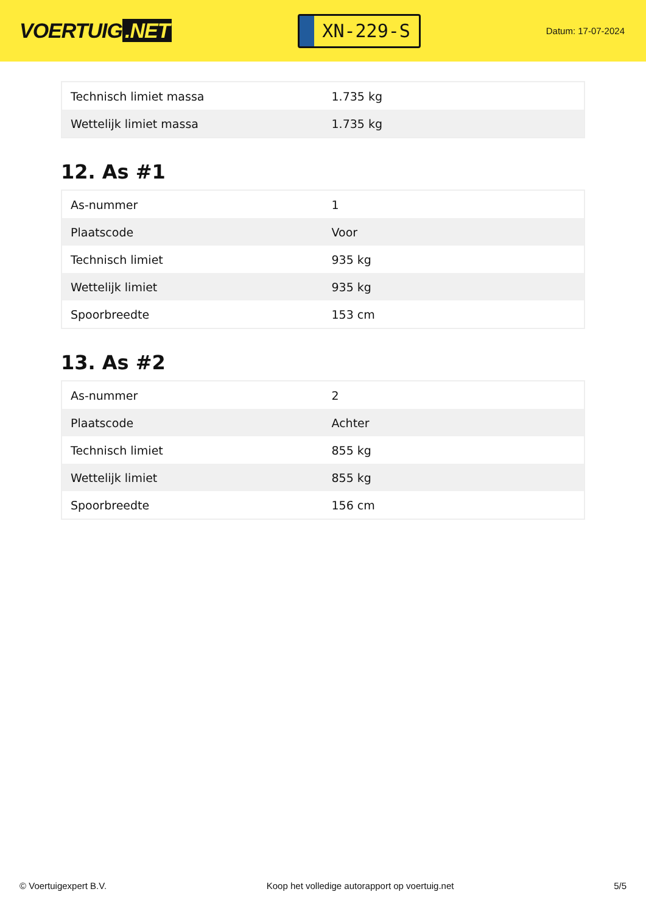VOERTUIG.NET
XN-229-S
Datum: 17-07-2024
| Technisch limiet massa | 1.735 kg |
| Wettelijk limiet massa | 1.735 kg |
12. As #1
| As-nummer | 1 |
| Plaatscode | Voor |
| Technisch limiet | 935 kg |
| Wettelijk limiet | 935 kg |
| Spoorbreedte | 153 cm |
13. As #2
| As-nummer | 2 |
| Plaatscode | Achter |
| Technisch limiet | 855 kg |
| Wettelijk limiet | 855 kg |
| Spoorbreedte | 156 cm |
© Voertuigexpert B.V. Koop het volledige autorapport op voertuig.net 5/5